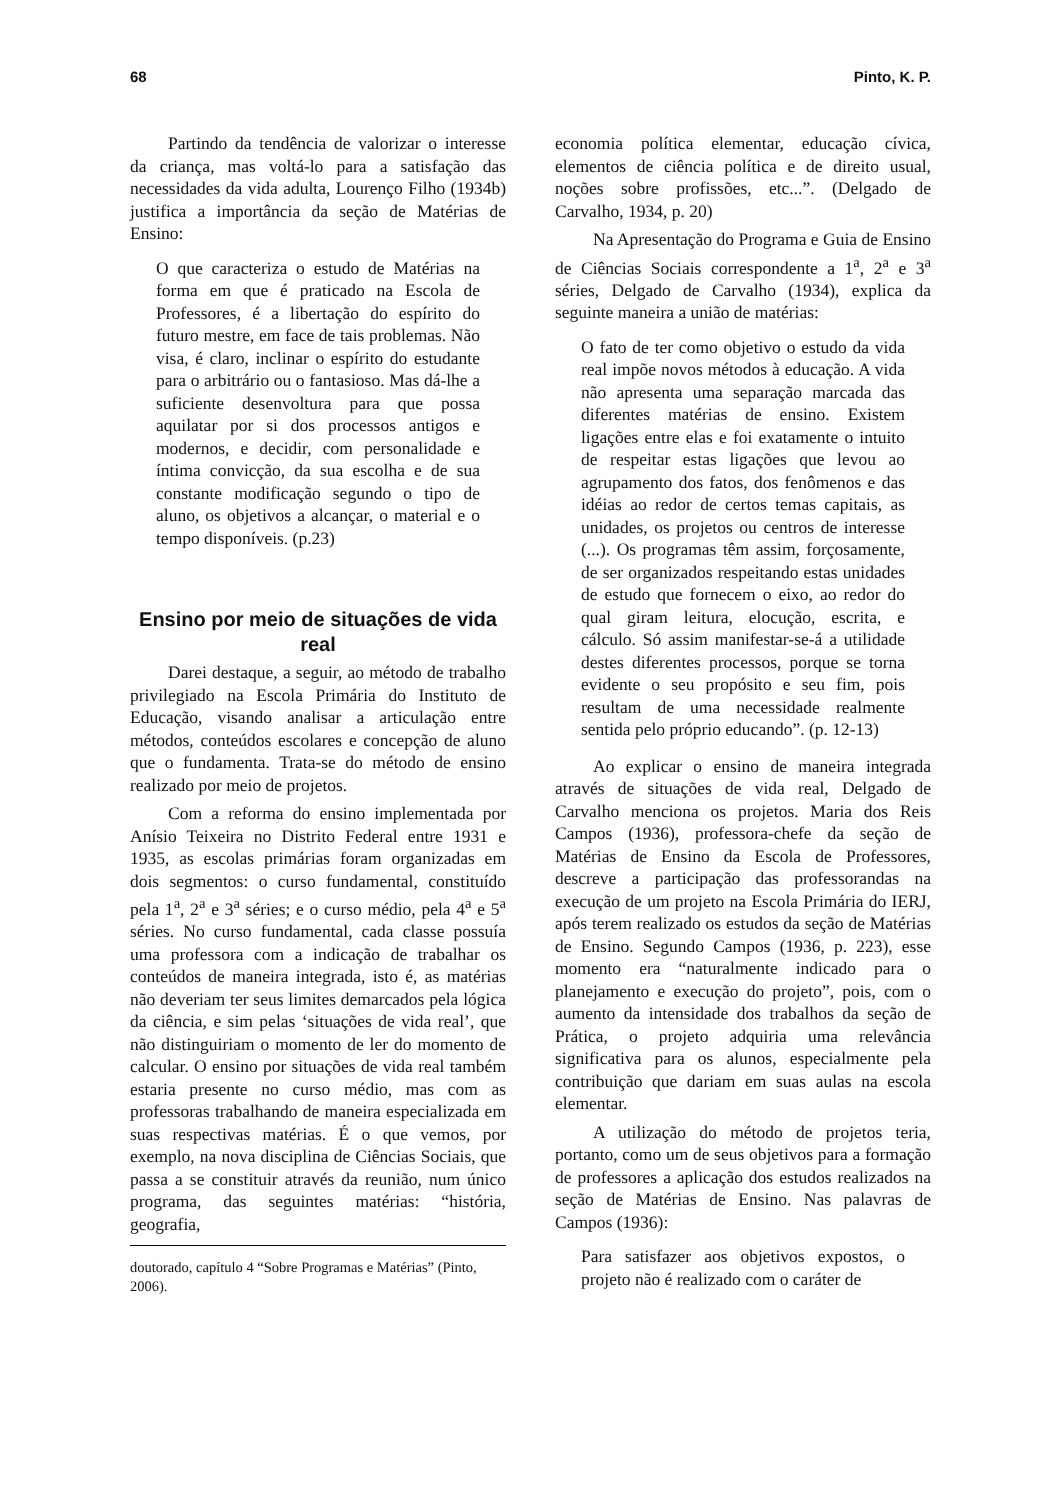68 Pinto, K. P.
Partindo da tendência de valorizar o interesse da criança, mas voltá-lo para a satisfação das necessidades da vida adulta, Lourenço Filho (1934b) justifica a importância da seção de Matérias de Ensino:
O que caracteriza o estudo de Matérias na forma em que é praticado na Escola de Professores, é a libertação do espírito do futuro mestre, em face de tais problemas. Não visa, é claro, inclinar o espírito do estudante para o arbitrário ou o fantasioso. Mas dá-lhe a suficiente desenvoltura para que possa aquilatar por si dos processos antigos e modernos, e decidir, com personalidade e íntima convicção, da sua escolha e de sua constante modificação segundo o tipo de aluno, os objetivos a alcançar, o material e o tempo disponíveis. (p.23)
Ensino por meio de situações de vida real
Darei destaque, a seguir, ao método de trabalho privilegiado na Escola Primária do Instituto de Educação, visando analisar a articulação entre métodos, conteúdos escolares e concepção de aluno que o fundamenta. Trata-se do método de ensino realizado por meio de projetos.
Com a reforma do ensino implementada por Anísio Teixeira no Distrito Federal entre 1931 e 1935, as escolas primárias foram organizadas em dois segmentos: o curso fundamental, constituído pela 1<sup>a</sup>, 2<sup>a</sup> e 3<sup>a</sup> séries; e o curso médio, pela 4<sup>a</sup> e 5<sup>a</sup> séries. No curso fundamental, cada classe possuía uma professora com a indicação de trabalhar os conteúdos de maneira integrada, isto é, as matérias não deveriam ter seus limites demarcados pela lógica da ciência, e sim pelas ‘situações de vida real’, que não distinguiriam o momento de ler do momento de calcular. O ensino por situações de vida real também estaria presente no curso médio, mas com as professoras trabalhando de maneira especializada em suas respectivas matérias. É o que vemos, por exemplo, na nova disciplina de Ciências Sociais, que passa a se constituir através da reunião, num único programa, das seguintes matérias: “história, geografia,
doutorado, capítulo 4 “Sobre Programas e Matérias” (Pinto, 2006).
economia política elementar, educação cívica, elementos de ciência política e de direito usual, noções sobre profissões, etc...”. (Delgado de Carvalho, 1934, p. 20)
Na Apresentação do Programa e Guia de Ensino de Ciências Sociais correspondente a 1<sup>a</sup>, 2<sup>a</sup> e 3<sup>a</sup> séries, Delgado de Carvalho (1934), explica da seguinte maneira a união de matérias:
O fato de ter como objetivo o estudo da vida real impõe novos métodos à educação. A vida não apresenta uma separação marcada das diferentes matérias de ensino. Existem ligações entre elas e foi exatamente o intuito de respeitar estas ligações que levou ao agrupamento dos fatos, dos fenômenos e das idéias ao redor de certos temas capitais, as unidades, os projetos ou centros de interesse (...). Os programas têm assim, forçosamente, de ser organizados respeitando estas unidades de estudo que fornecem o eixo, ao redor do qual giram leitura, elocução, escrita, e cálculo. Só assim manifestar-se-á a utilidade destes diferentes processos, porque se torna evidente o seu propósito e seu fim, pois resultam de uma necessidade realmente sentida pelo próprio educando”. (p. 12-13)
Ao explicar o ensino de maneira integrada através de situações de vida real, Delgado de Carvalho menciona os projetos. Maria dos Reis Campos (1936), professora-chefe da seção de Matérias de Ensino da Escola de Professores, descreve a participação das professorandas na execução de um projeto na Escola Primária do IERJ, após terem realizado os estudos da seção de Matérias de Ensino. Segundo Campos (1936, p. 223), esse momento era “naturalmente indicado para o planejamento e execução do projeto”, pois, com o aumento da intensidade dos trabalhos da seção de Prática, o projeto adquiria uma relevância significativa para os alunos, especialmente pela contribuição que dariam em suas aulas na escola elementar.
A utilização do método de projetos teria, portanto, como um de seus objetivos para a formação de professores a aplicação dos estudos realizados na seção de Matérias de Ensino. Nas palavras de Campos (1936):
Para satisfazer aos objetivos expostos, o projeto não é realizado com o caráter de